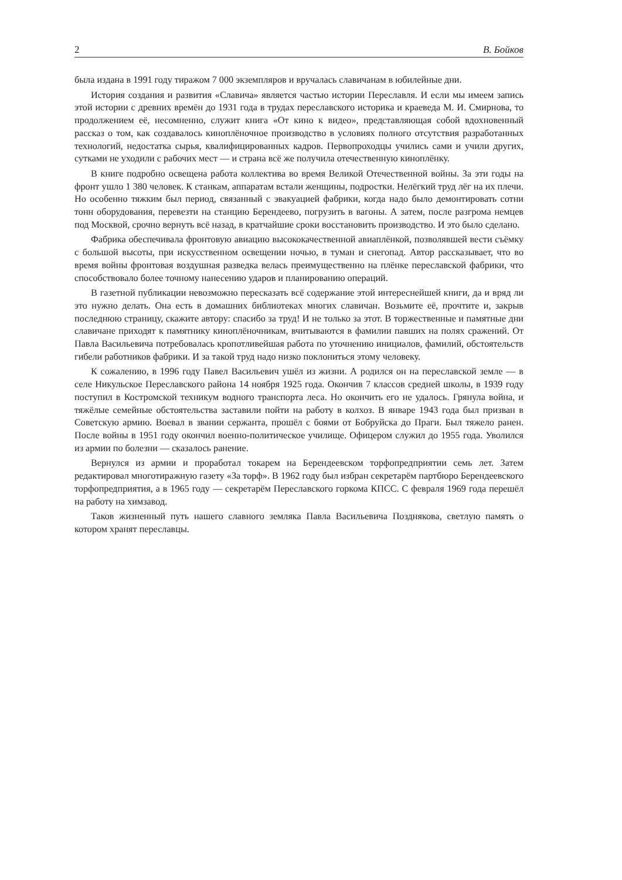2 В. Бойков
была издана в 1991 году тиражом 7 000 экземпляров и вручалась славичанам в юбилейные дни.
История создания и развития «Славича» является частью истории Переславля. И если мы имеем запись этой истории с древних времён до 1931 года в трудах переславского историка и краеведа М. И. Смирнова, то продолжением её, несомненно, служит книга «От кино к видео», представляющая собой вдохновенный рассказ о том, как создавалось киноплёночное производство в условиях полного отсутствия разработанных технологий, недостатка сырья, квалифицированных кадров. Первопроходцы учились сами и учили других, сутками не уходили с рабочих мест — и страна всё же получила отечественную киноплёнку.
В книге подробно освещена работа коллектива во время Великой Отечественной войны. За эти годы на фронт ушло 1 380 человек. К станкам, аппаратам встали женщины, подростки. Нелёгкий труд лёг на их плечи. Но особенно тяжким был период, связанный с эвакуацией фабрики, когда надо было демонтировать сотни тонн оборудования, перевезти на станцию Берендеево, погрузить в вагоны. А затем, после разгрома немцев под Москвой, срочно вернуть всё назад, в кратчайшие сроки восстановить производство. И это было сделано.
Фабрика обеспечивала фронтовую авиацию высококачественной авиаплёнкой, позволявшей вести съёмку с большой высоты, при искусственном освещении ночью, в туман и снегопад. Автор рассказывает, что во время войны фронтовая воздушная разведка велась преимущественно на плёнке переславской фабрики, что способствовало более точному нанесению ударов и планированию операций.
В газетной публикации невозможно пересказать всё содержание этой интереснейшей книги, да и вряд ли это нужно делать. Она есть в домашних библиотеках многих славичан. Возьмите её, прочтите и, закрыв последнюю страницу, скажите автору: спасибо за труд! И не только за этот. В торжественные и памятные дни славичане приходят к памятнику киноплёночникам, вчитываются в фамилии павших на полях сражений. От Павла Васильевича потребовалась кропотливейшая работа по уточнению инициалов, фамилий, обстоятельств гибели работников фабрики. И за такой труд надо низко поклониться этому человеку.
К сожалению, в 1996 году Павел Васильевич ушёл из жизни. А родился он на переславской земле — в селе Никульское Переславского района 14 ноября 1925 года. Окончив 7 классов средней школы, в 1939 году поступил в Костромской техникум водного транспорта леса. Но окончить его не удалось. Грянула война, и тяжёлые семейные обстоятельства заставили пойти на работу в колхоз. В январе 1943 года был призван в Советскую армию. Воевал в звании сержанта, прошёл с боями от Бобруйска до Праги. Был тяжело ранен. После войны в 1951 году окончил военно-политическое училище. Офицером служил до 1955 года. Уволился из армии по болезни — сказалось ранение.
Вернулся из армии и проработал токарем на Берендеевском торфопредприятии семь лет. Затем редактировал многотиражную газету «За торф». В 1962 году был избран секретарём партбюро Берендеевского торфопредприятия, а в 1965 году — секретарём Переславского горкома КПСС. С февраля 1969 года перешёл на работу на химзавод.
Таков жизненный путь нашего славного земляка Павла Васильевича Позднякова, светлую память о котором хранят переславцы.